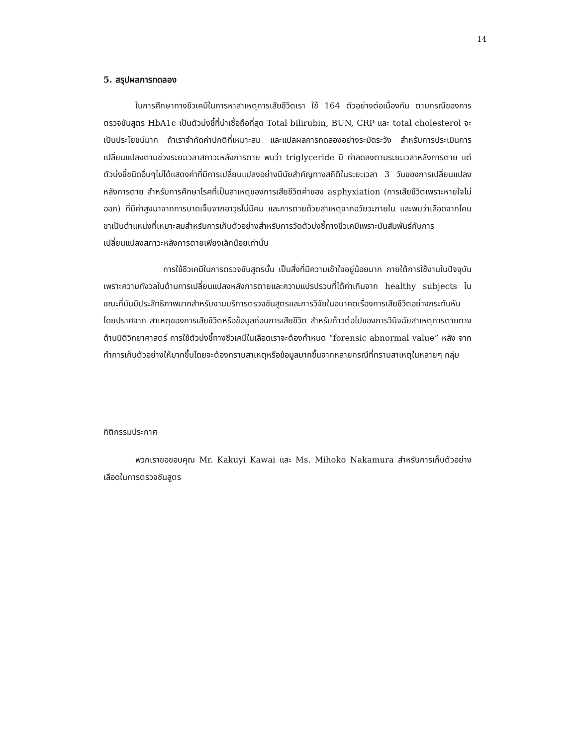14
5. สรุปผลการทดลอง
ในการศึกษาทางชีวเคมีในการหาสาเหตุการเสียชีวิตเรา ใช้ 164 ตัวอย่างต่อเนื่องกัน ตามกรณีของการตรวจชันสูตร HbA1c เป็นตัวบ่งชี้ที่น่าเชื่อถือที่สุด Total bilirubin, BUN, CRP และ total cholesterol จะเป็นประโยชน์มาก ถ้าเราจำกัดค่าปกติที่เหมาะสม และแปลผลการทดลองอย่างระมัดระวัง สำหรับการประเมินการเปลี่ยนแปลงตามช่วงระยะเวลาสภาวะหลังการตาย พบว่า triglyceride มี ค่าลดลงตามระยะเวลาหลังการตาย แต่ตัวบ่งชี้ชนิดอื่นๆไม่ได้แสดงค่าที่มีการเปลี่ยนแปลงอย่างมีนัยสำคัญทางสถิติในระยะเวลา 3 วันของการเปลี่ยนแปลงหลังการตาย สำหรับการศึกษาโรคที่เป็นสาเหตุของการเสียชีวิตค่าของ asphyxiation (การเสียชีวิตเพราะหายใจไม่ออก) ที่มีค่าสูงมาจากการบาดเจ็บจากอาวุธไม่มีคม และการตายด้วยสาเหตุจากอวัยวะภายใน และพบว่าเลือดจากโคนขาเป็นตำแหน่งที่เหมาะสมสำหรับการเก็บตัวอย่างสำหรับการวัดตัวบ่งชี้ทางชีวเคมีเพราะมันสัมพันธ์กับการเปลี่ยนแปลงสภาวะหลังการตายเพียงเล็กน้อยเท่านั้น
การใช้ชีวเคมีในการตรวจชันสูตรนั้น เป็นสิ่งที่มีความเข้าใจอยู่น้อยมาก ภายใต้การใช้งานในปัจจุบันเพราะความกังวลในด้านการเปลี่ยนแปลงหลังการตายและความแปรปรวนที่ได้ค่าเกินจาก healthy subjects ในขณะที่มันมีประสิทธิภาพมากสำหรับงานบริการตรวจชันสูตรและการวิจัยในอนาคตเรื่องการเสียชีวิตอย่างกระทันหันโดยปราศจาก สาเหตุของการเสียชีวิตหรือข้อมูลก่อนการเสียชีวิต สำหรับก้าวต่อไปของการวินิจฉัยสาเหตุการตายทางด้านนิติวิทยาศาสตร์ การใช้ตัวบ่งชี้ทางชีวเคมีในเลือดเราจะต้องกำหนด “forensic abnormal value” หลัง จากทำการเก็บตัวอย่างให้มากขึ้นโดยจะต้องทราบสาเหตุหรือข้อมูลมากขึ้นจากหลายกรณีที่ทราบสาเหตุในหลายๆ กลุ่ม
กิติกรรมประกาศ
พวกเราขอขอบคุณ Mr. Kakuyi Kawai และ Ms. Mihoko Nakamura สำหรับการเก็บตัวอย่างเลือดในการตรวจชันสูตร